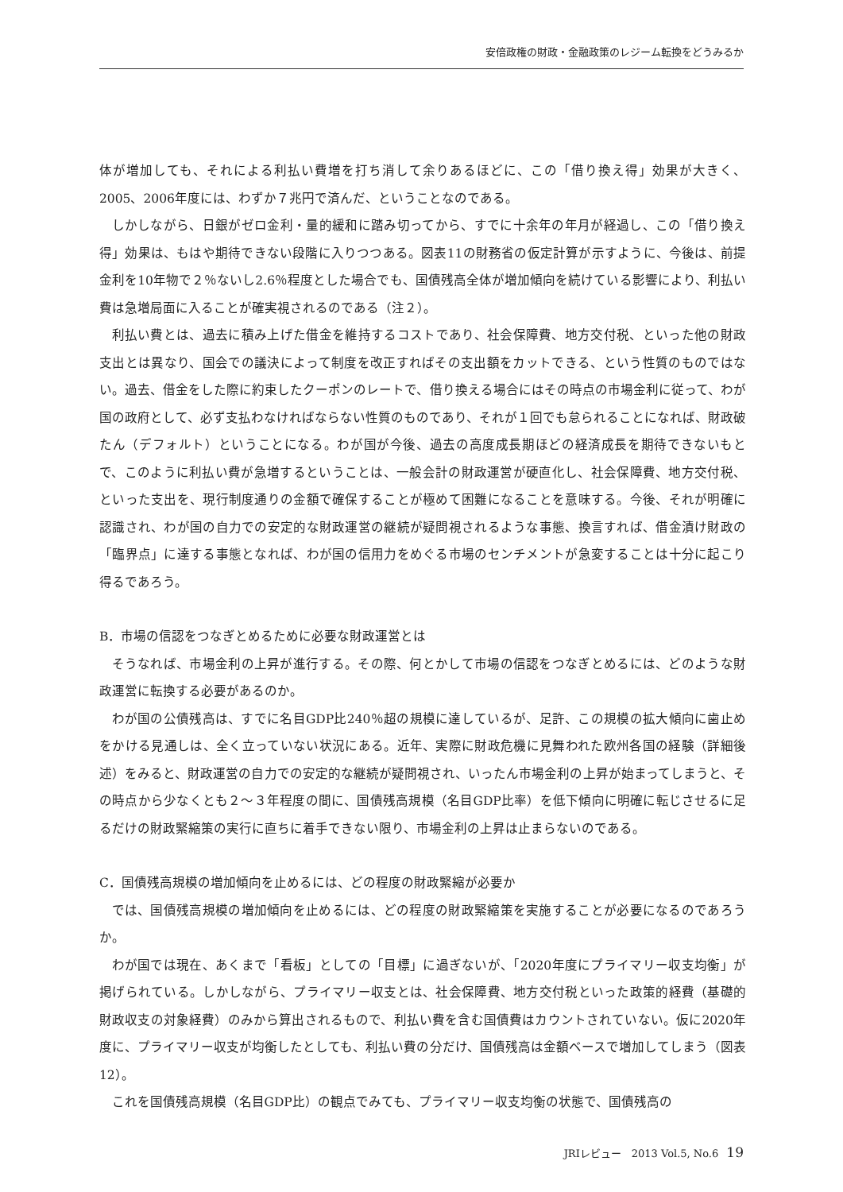安倍政権の財政・金融政策のレジーム転換をどうみるか
体が増加しても、それによる利払い費増を打ち消して余りあるほどに、この「借り換え得」効果が大きく、2005、2006年度には、わずか７兆円で済んだ、ということなのである。
しかしながら、日銀がゼロ金利・量的緩和に踏み切ってから、すでに十余年の年月が経過し、この「借り換え得」効果は、もはや期待できない段階に入りつつある。図表11の財務省の仮定計算が示すように、今後は、前提金利を10年物で２％ないし2.6％程度とした場合でも、国債残高全体が増加傾向を続けている影響により、利払い費は急増局面に入ることが確実視されるのである（注２）。
利払い費とは、過去に積み上げた借金を維持するコストであり、社会保障費、地方交付税、といった他の財政支出とは異なり、国会での議決によって制度を改正すればその支出額をカットできる、という性質のものではない。過去、借金をした際に約束したクーポンのレートで、借り換える場合にはその時点の市場金利に従って、わが国の政府として、必ず支払わなければならない性質のものであり、それが１回でも怠られることになれば、財政破たん（デフォルト）ということになる。わが国が今後、過去の高度成長期ほどの経済成長を期待できないもとで、このように利払い費が急増するということは、一般会計の財政運営が硬直化し、社会保障費、地方交付税、といった支出を、現行制度通りの金額で確保することが極めて困難になることを意味する。今後、それが明確に認識され、わが国の自力での安定的な財政運営の継続が疑問視されるような事態、換言すれば、借金漬け財政の「臨界点」に達する事態となれば、わが国の信用力をめぐる市場のセンチメントが急変することは十分に起こり得るであろう。
B．市場の信認をつなぎとめるために必要な財政運営とは
そうなれば、市場金利の上昇が進行する。その際、何とかして市場の信認をつなぎとめるには、どのような財政運営に転換する必要があるのか。
わが国の公債残高は、すでに名目GDP比240％超の規模に達しているが、足許、この規模の拡大傾向に歯止めをかける見通しは、全く立っていない状況にある。近年、実際に財政危機に見舞われた欧州各国の経験（詳細後述）をみると、財政運営の自力での安定的な継続が疑問視され、いったん市場金利の上昇が始まってしまうと、その時点から少なくとも２～３年程度の間に、国債残高規模（名目GDP比率）を低下傾向に明確に転じさせるに足るだけの財政緊縮策の実行に直ちに着手できない限り、市場金利の上昇は止まらないのである。
C．国債残高規模の増加傾向を止めるには、どの程度の財政緊縮が必要か
では、国債残高規模の増加傾向を止めるには、どの程度の財政緊縮策を実施することが必要になるのであろうか。
わが国では現在、あくまで「看板」としての「目標」に過ぎないが、「2020年度にプライマリー収支均衡」が掲げられている。しかしながら、プライマリー収支とは、社会保障費、地方交付税といった政策的経費（基礎的財政収支の対象経費）のみから算出されるもので、利払い費を含む国債費はカウントされていない。仮に2020年度に、プライマリー収支が均衡したとしても、利払い費の分だけ、国債残高は金額ベースで増加してしまう（図表12）。
これを国債残高規模（名目GDP比）の観点でみても、プライマリー収支均衡の状態で、国債残高の
JRIレビュー　2013 Vol.5, No.6 19